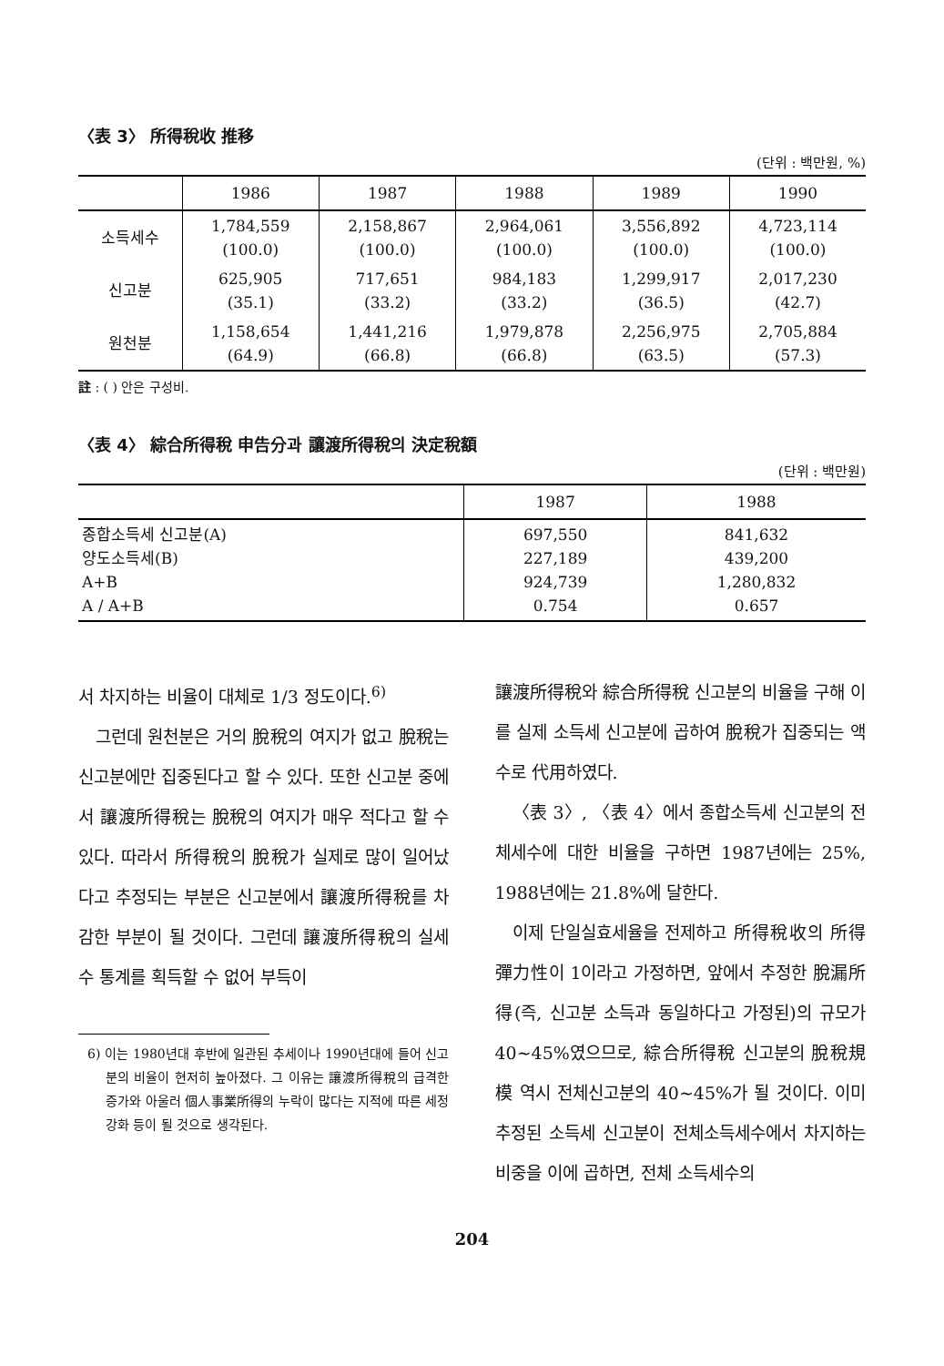〈表 3〉 所得稅收 推移
(단위 : 백만원, %)
| | 1986 | 1987 | 1988 | 1989 | 1990 |
| --- | --- | --- | --- | --- | --- |
| 소득세수 | 1,784,559 (100.0) | 2,158,867 (100.0) | 2,964,061 (100.0) | 3,556,892 (100.0) | 4,723,114 (100.0) |
| 신고분 | 625,905 (35.1) | 717,651 (33.2) | 984,183 (33.2) | 1,299,917 (36.5) | 2,017,230 (42.7) |
| 원천분 | 1,158,654 (64.9) | 1,441,216 (66.8) | 1,979,878 (66.8) | 2,256,975 (63.5) | 2,705,884 (57.3) |
註 : ( ) 안은 구성비.
〈表 4〉 綜合所得稅 申告分과 讓渡所得稅의 決定稅額
(단위 : 백만원)
| | 1987 | 1988 |
| --- | --- | --- |
| 종합소득세 신고분(A) 양도소득세(B) A+B A / A+B | 697,550 227,189 924,739 0.754 | 841,632 439,200 1,280,832 0.657 |
서 차지하는 비율이 대체로 1/3 정도이다.<sup>6)</sup>
그런데 원천분은 거의 脫稅의 여지가 없고 脫稅는 신고분에만 집중된다고 할 수 있다. 또한 신고분 중에서 讓渡所得稅는 脫稅의 여지가 매우 적다고 할 수 있다. 따라서 所得稅의 脫稅가 실제로 많이 일어났다고 추정되는 부분은 신고분에서 讓渡所得稅를 차감한 부분이 될 것이다. 그런데 讓渡所得稅의 실세수 통계를 획득할 수 없어 부득이
6) 이는 1980년대 후반에 일관된 추세이나 1990년대에 들어 신고분의 비율이 현저히 높아졌다. 그 이유는 讓渡所得稅의 급격한 증가와 아울러 個人事業所得의 누락이 많다는 지적에 따른 세정강화 등이 될 것으로 생각된다.
讓渡所得稅와 綜合所得稅 신고분의 비율을 구해 이를 실제 소득세 신고분에 곱하여 脫稅가 집중되는 액수로 代用하였다.
〈表 3〉, 〈表 4〉에서 종합소득세 신고분의 전체세수에 대한 비율을 구하면 1987년에는 25%, 1988년에는 21.8%에 달한다.
이제 단일실효세율을 전제하고 所得稅收의 所得彈力性이 1이라고 가정하면, 앞에서 추정한 脫漏所得(즉, 신고분 소득과 동일하다고 가정된)의 규모가 40~45%였으므로, 綜合所得稅 신고분의 脫稅規模 역시 전체신고분의 40~45%가 될 것이다. 이미 추정된 소득세 신고분이 전체소득세수에서 차지하는 비중을 이에 곱하면, 전체 소득세수의
204